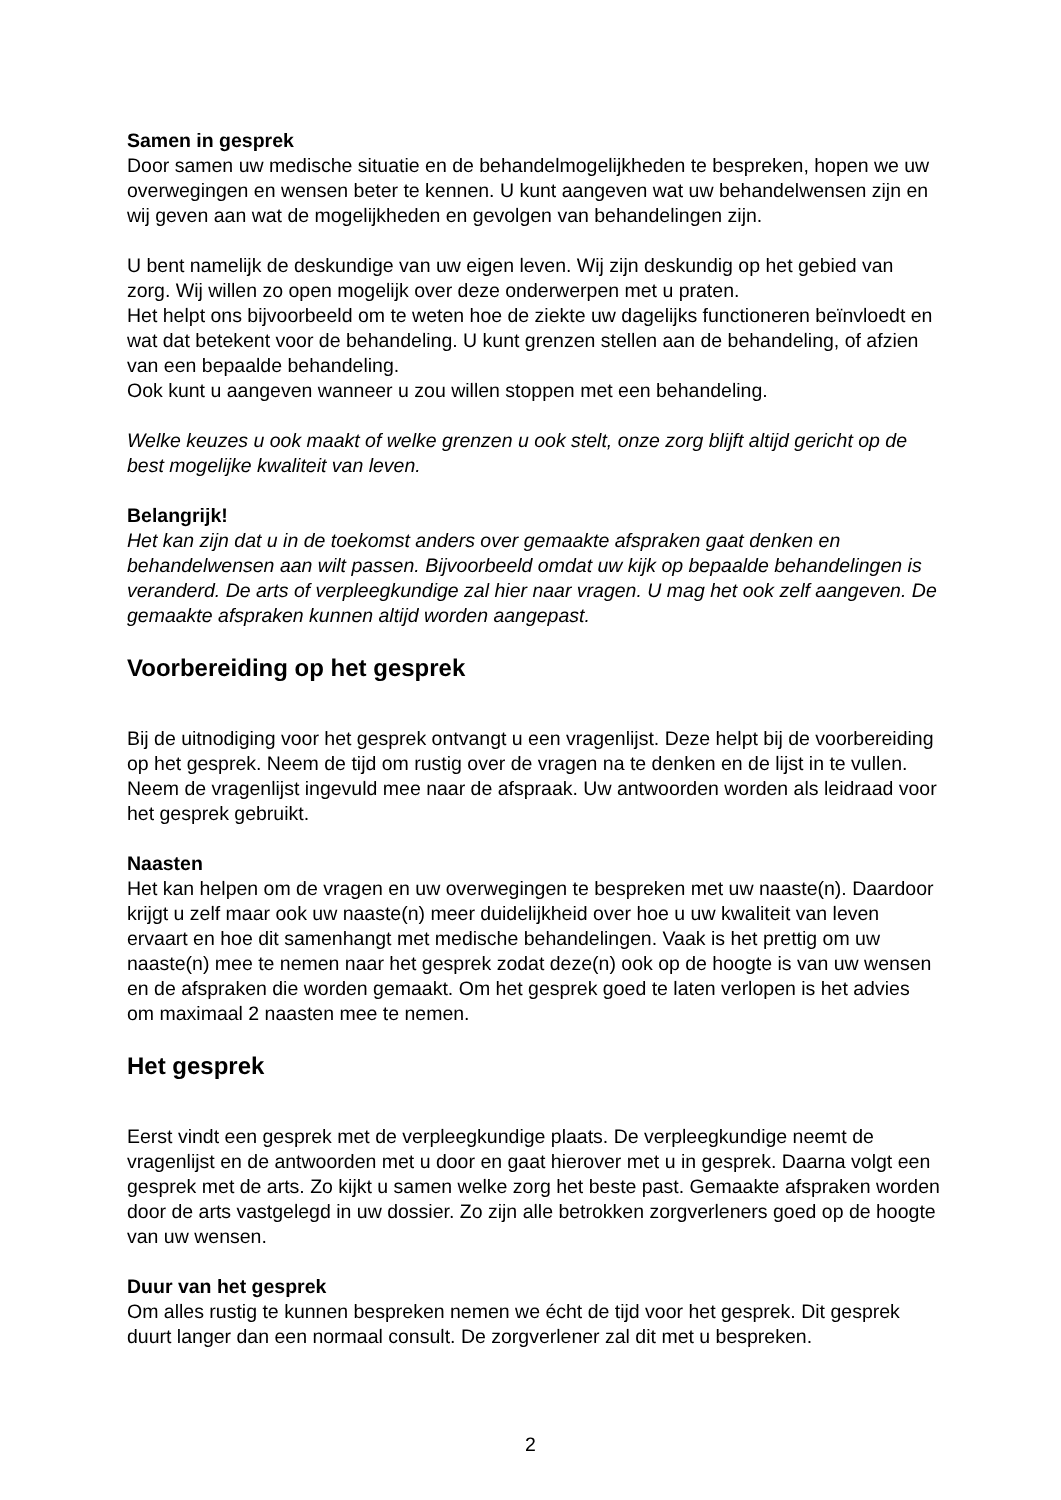Samen in gesprek
Door samen uw medische situatie en de behandelmogelijkheden te bespreken, hopen we uw overwegingen en wensen beter te kennen. U kunt aangeven wat uw behandelwensen zijn en wij geven aan wat de mogelijkheden en gevolgen van behandelingen zijn.
U bent namelijk de deskundige van uw eigen leven. Wij zijn deskundig op het gebied van zorg. Wij willen zo open mogelijk over deze onderwerpen met u praten.
Het helpt ons bijvoorbeeld om te weten hoe de ziekte uw dagelijks functioneren beïnvloedt en wat dat betekent voor de behandeling. U kunt grenzen stellen aan de behandeling, of afzien van een bepaalde behandeling.
Ook kunt u aangeven wanneer u zou willen stoppen met een behandeling.
Welke keuzes u ook maakt of welke grenzen u ook stelt, onze zorg blijft altijd gericht op de best mogelijke kwaliteit van leven.
Belangrijk!
Het kan zijn dat u in de toekomst anders over gemaakte afspraken gaat denken en behandelwensen aan wilt passen. Bijvoorbeeld omdat uw kijk op bepaalde behandelingen is veranderd. De arts of verpleegkundige zal hier naar vragen. U mag het ook zelf aangeven. De gemaakte afspraken kunnen altijd worden aangepast.
Voorbereiding op het gesprek
Bij de uitnodiging voor het gesprek ontvangt u een vragenlijst. Deze helpt bij de voorbereiding op het gesprek. Neem de tijd om rustig over de vragen na te denken en de lijst in te vullen. Neem de vragenlijst ingevuld mee naar de afspraak. Uw antwoorden worden als leidraad voor het gesprek gebruikt.
Naasten
Het kan helpen om de vragen en uw overwegingen te bespreken met uw naaste(n). Daardoor krijgt u zelf maar ook uw naaste(n) meer duidelijkheid over hoe u uw kwaliteit van leven ervaart en hoe dit samenhangt met medische behandelingen. Vaak is het prettig om uw naaste(n) mee te nemen naar het gesprek zodat deze(n) ook op de hoogte is van uw wensen en de afspraken die worden gemaakt. Om het gesprek goed te laten verlopen is het advies om maximaal 2 naasten mee te nemen.
Het gesprek
Eerst vindt een gesprek met de verpleegkundige plaats. De verpleegkundige neemt de vragenlijst en de antwoorden met u door en gaat hierover met u in gesprek. Daarna volgt een gesprek met de arts. Zo kijkt u samen welke zorg het beste past. Gemaakte afspraken worden door de arts vastgelegd in uw dossier. Zo zijn alle betrokken zorgverleners goed op de hoogte van uw wensen.
Duur van het gesprek
Om alles rustig te kunnen bespreken nemen we écht de tijd voor het gesprek. Dit gesprek duurt langer dan een normaal consult. De zorgverlener zal dit met u bespreken.
2